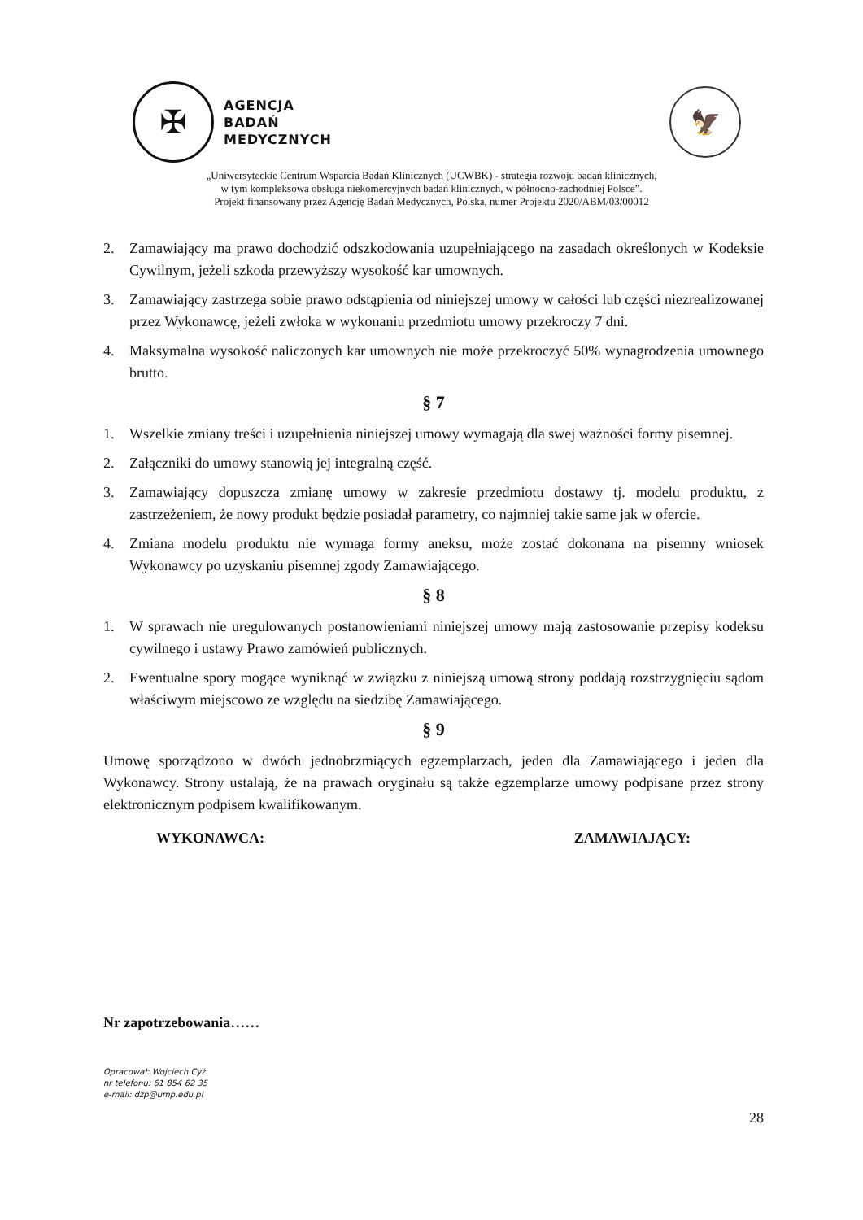✠
AGENCJA
BADAŃ
MEDYCZNYCH
🦅
„Uniwersyteckie Centrum Wsparcia Badań Klinicznych (UCWBK) - strategia rozwoju badań klinicznych,
w tym kompleksowa obsługa niekomercyjnych badań klinicznych, w północno-zachodniej Polsce”.
Projekt finansowany przez Agencję Badań Medycznych, Polska, numer Projektu 2020/ABM/03/00012
2. Zamawiający ma prawo dochodzić odszkodowania uzupełniającego na zasadach określonych w Kodeksie Cywilnym, jeżeli szkoda przewyższy wysokość kar umownych.
3. Zamawiający zastrzega sobie prawo odstąpienia od niniejszej umowy w całości lub części niezrealizowanej przez Wykonawcę, jeżeli zwłoka w wykonaniu przedmiotu umowy przekroczy 7 dni.
4. Maksymalna wysokość naliczonych kar umownych nie może przekroczyć 50% wynagrodzenia umownego brutto.
§ 7
1. Wszelkie zmiany treści i uzupełnienia niniejszej umowy wymagają dla swej ważności formy pisemnej.
2. Załączniki do umowy stanowią jej integralną część.
3. Zamawiający dopuszcza zmianę umowy w zakresie przedmiotu dostawy tj. modelu produktu, z zastrzeżeniem, że nowy produkt będzie posiadał parametry, co najmniej takie same jak w ofercie.
4. Zmiana modelu produktu nie wymaga formy aneksu, może zostać dokonana na pisemny wniosek Wykonawcy po uzyskaniu pisemnej zgody Zamawiającego.
§ 8
1. W sprawach nie uregulowanych postanowieniami niniejszej umowy mają zastosowanie przepisy kodeksu cywilnego i ustawy Prawo zamówień publicznych.
2. Ewentualne spory mogące wyniknąć w związku z niniejszą umową strony poddają rozstrzygnięciu sądom właściwym miejscowo ze względu na siedzibę Zamawiającego.
§ 9
Umowę sporządzono w dwóch jednobrzmiących egzemplarzach, jeden dla Zamawiającego i jeden dla Wykonawcy. Strony ustalają, że na prawach oryginału są także egzemplarze umowy podpisane przez strony elektronicznym podpisem kwalifikowanym.
WYKONAWCA: ZAMAWIAJĄCY:
Nr zapotrzebowania……
Opracował: Wojciech Cyż
nr telefonu: 61 854 62 35
e-mail: dzp@ump.edu.pl
28